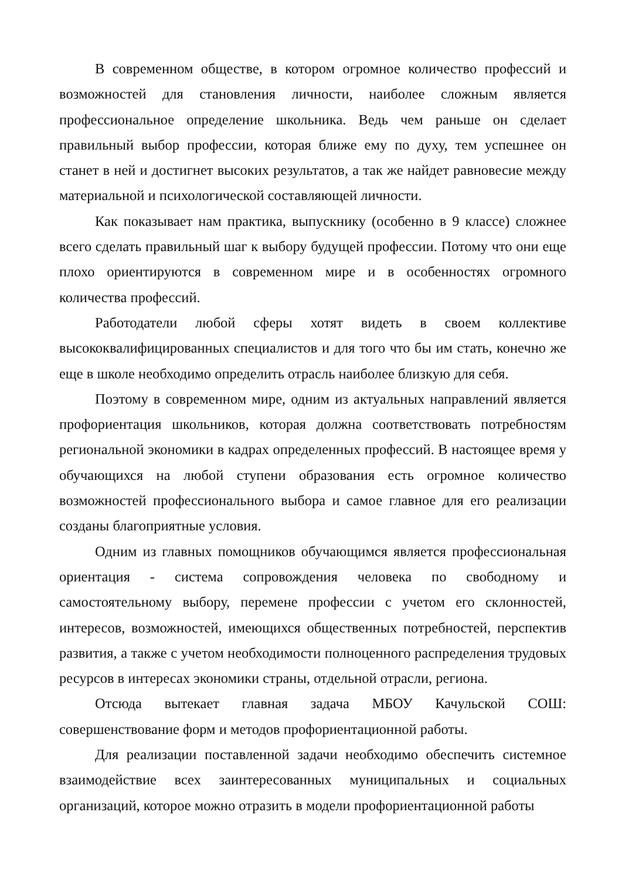В современном обществе, в котором огромное количество профессий и возможностей для становления личности, наиболее сложным является профессиональное определение школьника. Ведь чем раньше он сделает правильный выбор профессии, которая ближе ему по духу, тем успешнее он станет в ней и достигнет высоких результатов, а так же найдет равновесие между материальной и психологической составляющей личности.
Как показывает нам практика, выпускнику (особенно в 9 классе) сложнее всего сделать правильный шаг к выбору будущей профессии. Потому что они еще плохо ориентируются в современном мире и в особенностях огромного количества профессий.
Работодатели любой сферы хотят видеть в своем коллективе высококвалифицированных специалистов и для того что бы им стать, конечно же еще в школе необходимо определить отрасль наиболее близкую для себя.
Поэтому в современном мире, одним из актуальных направлений является профориентация школьников, которая должна соответствовать потребностям региональной экономики в кадрах определенных профессий. В настоящее время у обучающихся на любой ступени образования есть огромное количество возможностей профессионального выбора и самое главное для его реализации созданы благоприятные условия.
Одним из главных помощников обучающимся является профессиональная ориентация - система сопровождения человека по свободному и самостоятельному выбору, перемене профессии с учетом его склонностей, интересов, возможностей, имеющихся общественных потребностей, перспектив развития, а также с учетом необходимости полноценного распределения трудовых ресурсов в интересах экономики страны, отдельной отрасли, региона.
Отсюда вытекает главная задача МБОУ Качульской СОШ: совершенствование форм и методов профориентационной работы.
Для реализации поставленной задачи необходимо обеспечить системное взаимодействие всех заинтересованных муниципальных и социальных организаций, которое можно отразить в модели профориентационной работы